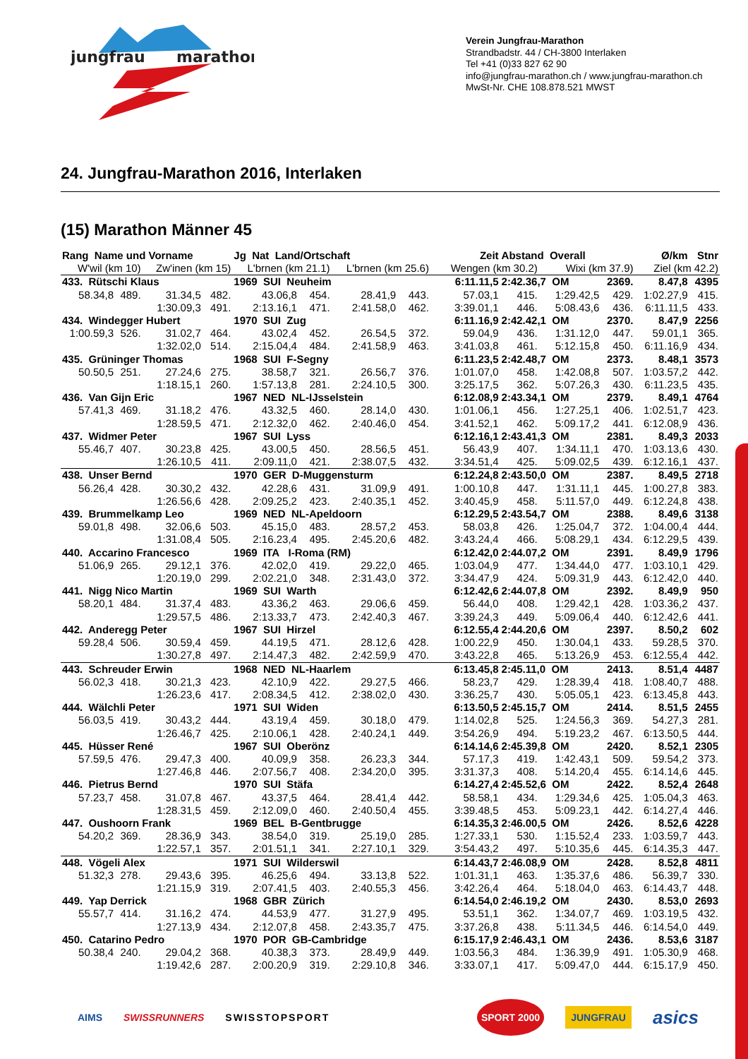jungfrau
marathon
Verein Jungfrau-Marathon
Strandbadstr. 44 / CH-3800 Interlaken
Tel +41 (0)33 827 62 90
info@jungfrau-marathon.ch / www.jungfrau-marathon.ch
MwSt-Nr. CHE 108.878.521 MWST
24. Jungfrau-Marathon 2016, Interlaken
(15) Marathon Männer 45
| Rang Name und Vorname | | | | Jg Nat Land/Ortschaft | | | | Zeit | Abstand Overall | | | Ø/km | Stnr |
| --- | --- | --- | --- | --- | --- | --- | --- | --- | --- | --- | --- | --- | --- |
| W'wil (km 10) | | Zw'inen (km 15) | | L'brnen (km 21.1) | | L'brnen (km 25.6) | | Wengen (km 30.2) | | Wixi (km 37.9) | | Ziel (km 42.2) | |
| 433. Rütschi Klaus | | | | 1969 SUI Neuheim | | | | 6:11.11,5 | 2:42.36,7 OM | | 2369. | 8.47,8 | 4395 |
| 58.34,8 | 489. | 31.34,5 | 482. | 43.06,8 | 454. | 28.41,9 | 443. | 57.03,1 | 415. | 1:29.42,5 | 429. | 1:02.27,9 | 415. |
| | | 1:30.09,3 | 491. | 2:13.16,1 | 471. | 2:41.58,0 | 462. | 3:39.01,1 | 446. | 5:08.43,6 | 436. | 6:11.11,5 | 433. |
| 434. Windegger Hubert | | | | 1970 SUI Zug | | | | 6:11.16,9 | 2:42.42,1 OM | | 2370. | 8.47,9 | 2256 |
| 1:00.59,3 | 526. | 31.02,7 | 464. | 43.02,4 | 452. | 26.54,5 | 372. | 59.04,9 | 436. | 1:31.12,0 | 447. | 59.01,1 | 365. |
| | | 1:32.02,0 | 514. | 2:15.04,4 | 484. | 2:41.58,9 | 463. | 3:41.03,8 | 461. | 5:12.15,8 | 450. | 6:11.16,9 | 434. |
| 435. Grüninger Thomas | | | | 1968 SUI F-Segny | | | | 6:11.23,5 | 2:42.48,7 OM | | 2373. | 8.48,1 | 3573 |
| 50.50,5 | 251. | 27.24,6 | 275. | 38.58,7 | 321. | 26.56,7 | 376. | 1:01.07,0 | 458. | 1:42.08,8 | 507. | 1:03.57,2 | 442. |
| | | 1:18.15,1 | 260. | 1:57.13,8 | 281. | 2:24.10,5 | 300. | 3:25.17,5 | 362. | 5:07.26,3 | 430. | 6:11.23,5 | 435. |
| 436. Van Gijn Eric | | | | 1967 NED NL-IJsselstein | | | | 6:12.08,9 | 2:43.34,1 OM | | 2379. | 8.49,1 | 4764 |
| 57.41,3 | 469. | 31.18,2 | 476. | 43.32,5 | 460. | 28.14,0 | 430. | 1:01.06,1 | 456. | 1:27.25,1 | 406. | 1:02.51,7 | 423. |
| | | 1:28.59,5 | 471. | 2:12.32,0 | 462. | 2:40.46,0 | 454. | 3:41.52,1 | 462. | 5:09.17,2 | 441. | 6:12.08,9 | 436. |
| 437. Widmer Peter | | | | 1967 SUI Lyss | | | | 6:12.16,1 | 2:43.41,3 OM | | 2381. | 8.49,3 | 2033 |
| 55.46,7 | 407. | 30.23,8 | 425. | 43.00,5 | 450. | 28.56,5 | 451. | 56.43,9 | 407. | 1:34.11,1 | 470. | 1:03.13,6 | 430. |
| | | 1:26.10,5 | 411. | 2:09.11,0 | 421. | 2:38.07,5 | 432. | 3:34.51,4 | 425. | 5:09.02,5 | 439. | 6:12.16,1 | 437. |
| 438. Unser Bernd | | | | 1970 GER D-Muggensturm | | | | 6:12.24,8 | 2:43.50,0 OM | | 2387. | 8.49,5 | 2718 |
| 56.26,4 | 428. | 30.30,2 | 432. | 42.28,6 | 431. | 31.09,9 | 491. | 1:00.10,8 | 447. | 1:31.11,1 | 445. | 1:00.27,8 | 383. |
| | | 1:26.56,6 | 428. | 2:09.25,2 | 423. | 2:40.35,1 | 452. | 3:40.45,9 | 458. | 5:11.57,0 | 449. | 6:12.24,8 | 438. |
| 439. Brummelkamp Leo | | | | 1969 NED NL-Apeldoorn | | | | 6:12.29,5 | 2:43.54,7 OM | | 2388. | 8.49,6 | 3138 |
| 59.01,8 | 498. | 32.06,6 | 503. | 45.15,0 | 483. | 28.57,2 | 453. | 58.03,8 | 426. | 1:25.04,7 | 372. | 1:04.00,4 | 444. |
| | | 1:31.08,4 | 505. | 2:16.23,4 | 495. | 2:45.20,6 | 482. | 3:43.24,4 | 466. | 5:08.29,1 | 434. | 6:12.29,5 | 439. |
| 440. Accarino Francesco | | | | 1969 ITA I-Roma (RM) | | | | 6:12.42,0 | 2:44.07,2 OM | | 2391. | 8.49,9 | 1796 |
| 51.06,9 | 265. | 29.12,1 | 376. | 42.02,0 | 419. | 29.22,0 | 465. | 1:03.04,9 | 477. | 1:34.44,0 | 477. | 1:03.10,1 | 429. |
| | | 1:20.19,0 | 299. | 2:02.21,0 | 348. | 2:31.43,0 | 372. | 3:34.47,9 | 424. | 5:09.31,9 | 443. | 6:12.42,0 | 440. |
| 441. Nigg Nico Martin | | | | 1969 SUI Warth | | | | 6:12.42,6 | 2:44.07,8 OM | | 2392. | 8.49,9 | 950 |
| 58.20,1 | 484. | 31.37,4 | 483. | 43.36,2 | 463. | 29.06,6 | 459. | 56.44,0 | 408. | 1:29.42,1 | 428. | 1:03.36,2 | 437. |
| | | 1:29.57,5 | 486. | 2:13.33,7 | 473. | 2:42.40,3 | 467. | 3:39.24,3 | 449. | 5:09.06,4 | 440. | 6:12.42,6 | 441. |
| 442. Anderegg Peter | | | | 1967 SUI Hirzel | | | | 6:12.55,4 | 2:44.20,6 OM | | 2397. | 8.50,2 | 602 |
| 59.28,4 | 506. | 30.59,4 | 459. | 44.19,5 | 471. | 28.12,6 | 428. | 1:00.22,9 | 450. | 1:30.04,1 | 433. | 59.28,5 | 370. |
| | | 1:30.27,8 | 497. | 2:14.47,3 | 482. | 2:42.59,9 | 470. | 3:43.22,8 | 465. | 5:13.26,9 | 453. | 6:12.55,4 | 442. |
| 443. Schreuder Erwin | | | | 1968 NED NL-Haarlem | | | | 6:13.45,8 | 2:45.11,0 OM | | 2413. | 8.51,4 | 4487 |
| 56.02,3 | 418. | 30.21,3 | 423. | 42.10,9 | 422. | 29.27,5 | 466. | 58.23,7 | 429. | 1:28.39,4 | 418. | 1:08.40,7 | 488. |
| | | 1:26.23,6 | 417. | 2:08.34,5 | 412. | 2:38.02,0 | 430. | 3:36.25,7 | 430. | 5:05.05,1 | 423. | 6:13.45,8 | 443. |
| 444. Wälchli Peter | | | | 1971 SUI Widen | | | | 6:13.50,5 | 2:45.15,7 OM | | 2414. | 8.51,5 | 2455 |
| 56.03,5 | 419. | 30.43,2 | 444. | 43.19,4 | 459. | 30.18,0 | 479. | 1:14.02,8 | 525. | 1:24.56,3 | 369. | 54.27,3 | 281. |
| | | 1:26.46,7 | 425. | 2:10.06,1 | 428. | 2:40.24,1 | 449. | 3:54.26,9 | 494. | 5:19.23,2 | 467. | 6:13.50,5 | 444. |
| 445. Hüsser René | | | | 1967 SUI Oberönz | | | | 6:14.14,6 | 2:45.39,8 OM | | 2420. | 8.52,1 | 2305 |
| 57.59,5 | 476. | 29.47,3 | 400. | 40.09,9 | 358. | 26.23,3 | 344. | 57.17,3 | 419. | 1:42.43,1 | 509. | 59.54,2 | 373. |
| | | 1:27.46,8 | 446. | 2:07.56,7 | 408. | 2:34.20,0 | 395. | 3:31.37,3 | 408. | 5:14.20,4 | 455. | 6:14.14,6 | 445. |
| 446. Pietrus Bernd | | | | 1970 SUI Stäfa | | | | 6:14.27,4 | 2:45.52,6 OM | | 2422. | 8.52,4 | 2648 |
| 57.23,7 | 458. | 31.07,8 | 467. | 43.37,5 | 464. | 28.41,4 | 442. | 58.58,1 | 434. | 1:29.34,6 | 425. | 1:05.04,3 | 463. |
| | | 1:28.31,5 | 459. | 2:12.09,0 | 460. | 2:40.50,4 | 455. | 3:39.48,5 | 453. | 5:09.23,1 | 442. | 6:14.27,4 | 446. |
| 447. Oushoorn Frank | | | | 1969 BEL B-Gentbrugge | | | | 6:14.35,3 | 2:46.00,5 OM | | 2426. | 8.52,6 | 4228 |
| 54.20,2 | 369. | 28.36,9 | 343. | 38.54,0 | 319. | 25.19,0 | 285. | 1:27.33,1 | 530. | 1:15.52,4 | 233. | 1:03.59,7 | 443. |
| | | 1:22.57,1 | 357. | 2:01.51,1 | 341. | 2:27.10,1 | 329. | 3:54.43,2 | 497. | 5:10.35,6 | 445. | 6:14.35,3 | 447. |
| 448. Vögeli Alex | | | | 1971 SUI Wilderswil | | | | 6:14.43,7 | 2:46.08,9 OM | | 2428. | 8.52,8 | 4811 |
| 51.32,3 | 278. | 29.43,6 | 395. | 46.25,6 | 494. | 33.13,8 | 522. | 1:01.31,1 | 463. | 1:35.37,6 | 486. | 56.39,7 | 330. |
| | | 1:21.15,9 | 319. | 2:07.41,5 | 403. | 2:40.55,3 | 456. | 3:42.26,4 | 464. | 5:18.04,0 | 463. | 6:14.43,7 | 448. |
| 449. Yap Derrick | | | | 1968 GBR Zürich | | | | 6:14.54,0 | 2:46.19,2 OM | | 2430. | 8.53,0 | 2693 |
| 55.57,7 | 414. | 31.16,2 | 474. | 44.53,9 | 477. | 31.27,9 | 495. | 53.51,1 | 362. | 1:34.07,7 | 469. | 1:03.19,5 | 432. |
| | | 1:27.13,9 | 434. | 2:12.07,8 | 458. | 2:43.35,7 | 475. | 3:37.26,8 | 438. | 5:11.34,5 | 446. | 6:14.54,0 | 449. |
| 450. Catarino Pedro | | | | 1970 POR GB-Cambridge | | | | 6:15.17,9 | 2:46.43,1 OM | | 2436. | 8.53,6 | 3187 |
| 50.38,4 | 240. | 29.04,2 | 368. | 40.38,3 | 373. | 28.49,9 | 449. | 1:03.56,3 | 484. | 1:36.39,9 | 491. | 1:05.30,9 | 468. |
| | | 1:19.42,6 | 287. | 2:00.20,9 | 319. | 2:29.10,8 | 346. | 3:33.07,1 | 417. | 5:09.47,0 | 444. | 6:15.17,9 | 450. |
AIMS SWISSRUNNERS SWISSTOPSPORT SPORT 2000 JUNGFRAU asics